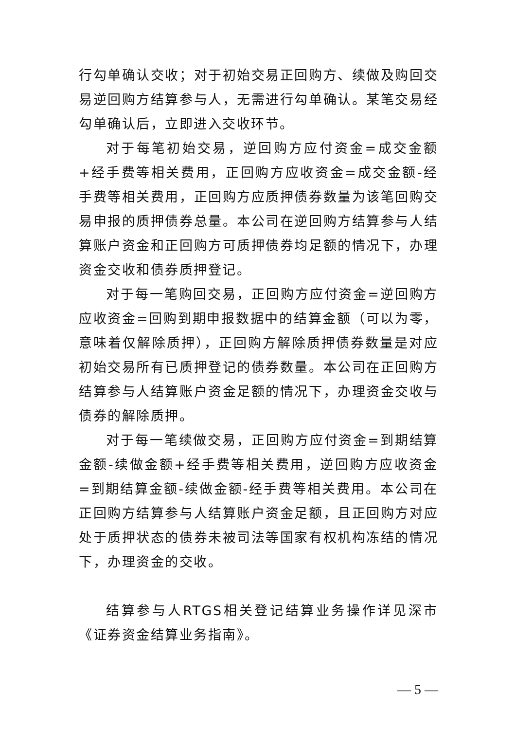行勾单确认交收；对于初始交易正回购方、续做及购回交易逆回购方结算参与人，无需进行勾单确认。某笔交易经勾单确认后，立即进入交收环节。
对于每笔初始交易，逆回购方应付资金=成交金额+经手费等相关费用，正回购方应收资金=成交金额-经手费等相关费用，正回购方应质押债券数量为该笔回购交易申报的质押债券总量。本公司在逆回购方结算参与人结算账户资金和正回购方可质押债券均足额的情况下，办理资金交收和债券质押登记。
对于每一笔购回交易，正回购方应付资金=逆回购方应收资金=回购到期申报数据中的结算金额（可以为零，意味着仅解除质押），正回购方解除质押债券数量是对应初始交易所有已质押登记的债券数量。本公司在正回购方结算参与人结算账户资金足额的情况下，办理资金交收与债券的解除质押。
对于每一笔续做交易，正回购方应付资金=到期结算金额-续做金额+经手费等相关费用，逆回购方应收资金=到期结算金额-续做金额-经手费等相关费用。本公司在正回购方结算参与人结算账户资金足额，且正回购方对应处于质押状态的债券未被司法等国家有权机构冻结的情况下，办理资金的交收。
结算参与人RTGS相关登记结算业务操作详见深市《证券资金结算业务指南》。
— 5 —